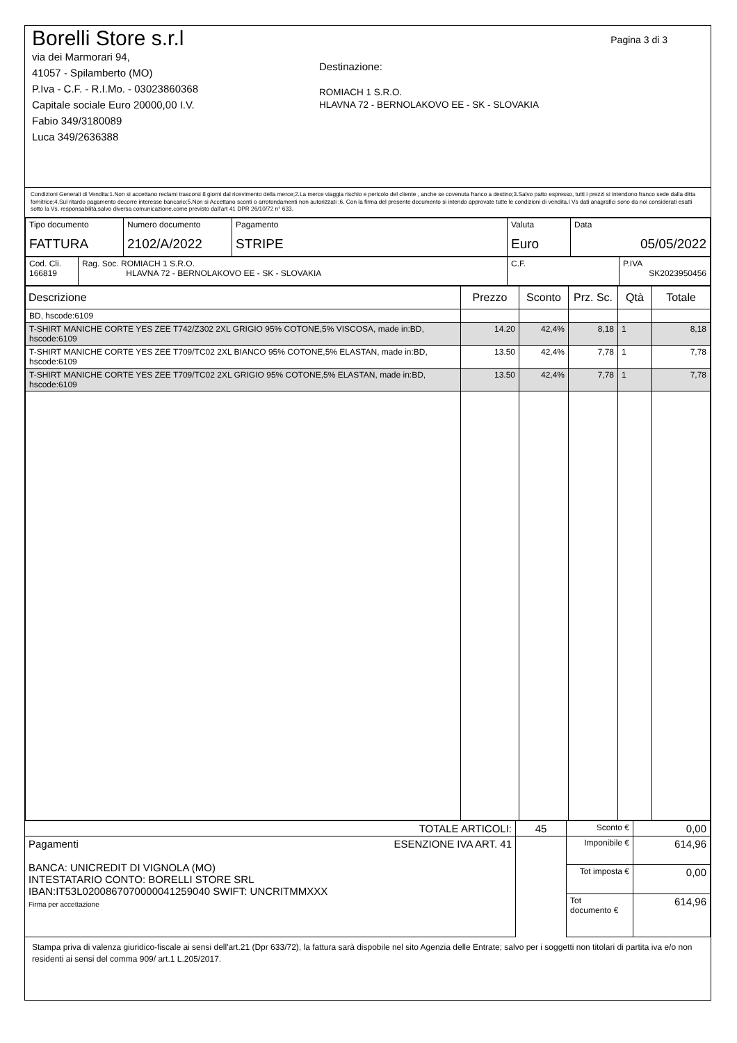Pagina 3 di 3
Borelli Store s.r.l
via dei Marmorari 94,
41057 - Spilamberto (MO)
P.Iva - C.F. - R.I.Mo. - 03023860368
Capitale sociale Euro 20000,00 I.V.
Fabio 349/3180089
Luca 349/2636388
Destinazione:
ROMIACH 1 S.R.O.
HLAVNA 72 - BERNOLAKOVO EE - SK - SLOVAKIA
Condizioni Generali di Vendita:1.Non si accettano reclami trascorsi 8 giorni dal ricevimento della merce;2.La merce viaggia rischio e pericolo del cliente , anche se covenuta franco a destino;3.Salvo patto espresso, tutti i prezzi si intendono franco sede dalla ditta fornitrice;4.Sul ritardo pagamento decorre interesse bancario;5.Non si Accettano sconti o arrotondamenti non autorizzati ;6. Con la firma del presente documento si intendo approvate tutte le condizioni di vendita.I Vs dati anagrafici sono da noi considerati esatti sotto la Vs. responsabilità,salvo diversa comunicazione,come previsto dall'art 41 DPR 26/10/72 n° 633.
| Tipo documento FATTURA | Numero documento 2102/A/2022 | Pagamento STRIPE | Valuta Euro | Data 05/05/2022 |
| Cod. Cli. 166819 | Rag. Soc. ROMIACH 1 S.R.O. HLAVNA 72 - BERNOLAKOVO EE - SK - SLOVAKIA | C.F. | P.IVA SK2023950456 |
| Descrizione | Prezzo | Sconto | Prz. Sc. | Qtà | Totale |
| --- | --- | --- | --- | --- | --- |
| BD, hscode:6109 | | | | | |
| T-SHIRT MANICHE CORTE YES ZEE T742/Z302 2XL GRIGIO 95% COTONE,5% VISCOSA, made in:BD, hscode:6109 | 14.20 | 42,4% | 8,18 | 1 | 8,18 |
| T-SHIRT MANICHE CORTE YES ZEE T709/TC02 2XL BIANCO 95% COTONE,5% ELASTAN, made in:BD, hscode:6109 | 13.50 | 42,4% | 7,78 | 1 | 7,78 |
| T-SHIRT MANICHE CORTE YES ZEE T709/TC02 2XL GRIGIO 95% COTONE,5% ELASTAN, made in:BD, hscode:6109 | 13.50 | 42,4% | 7,78 | 1 | 7,78 |
| TOTALE ARTICOLI: | 45 | Sconto € | 0,00 |
| Pagamenti ESENZIONE IVA ART. 41 BANCA: UNICREDIT DI VIGNOLA (MO) INTESTATARIO CONTO: BORELLI STORE SRL IBAN:IT53L0200867070000041259040 SWIFT: UNCRITMMXXX Firma per accettazione | | Imponibile € | 614,96 |
| | | Tot imposta € | 0,00 |
| | | Tot documento € | 614,96 |
Stampa priva di valenza giuridico-fiscale ai sensi dell'art.21 (Dpr 633/72), la fattura sarà dispobile nel sito Agenzia delle Entrate; salvo per i soggetti non titolari di partita iva e/o non residenti ai sensi del comma 909/ art.1 L.205/2017.